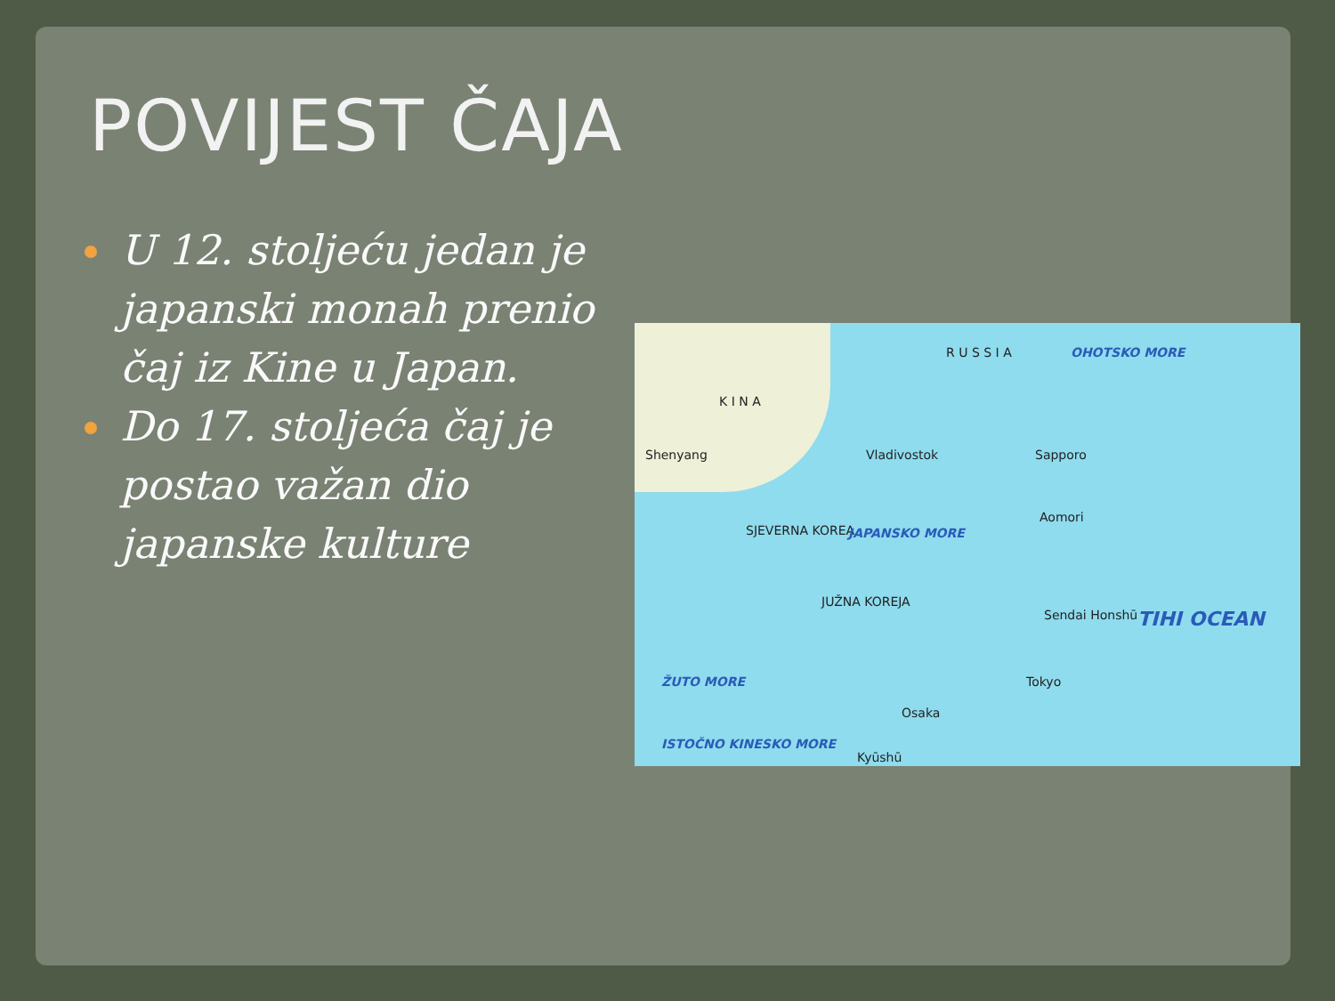POVIJEST ČAJA
U 12. stoljeću jedan je japanski monah prenio čaj iz Kine u Japan.
Do 17. stoljeća čaj je postao važan dio japanske kulture
R U S S I A OHOTSKO MORE
K I N A
Shenyang Vladivostok Sapporo
Aomori
SJEVERNA KOREA JAPANSKO MORE
JUŽNA KOREJA
Sendai Honshū TIHI OCEAN
ŽUTO MORE Tokyo
Osaka
Kyūshū
ISTOČNO KINESKO MORE